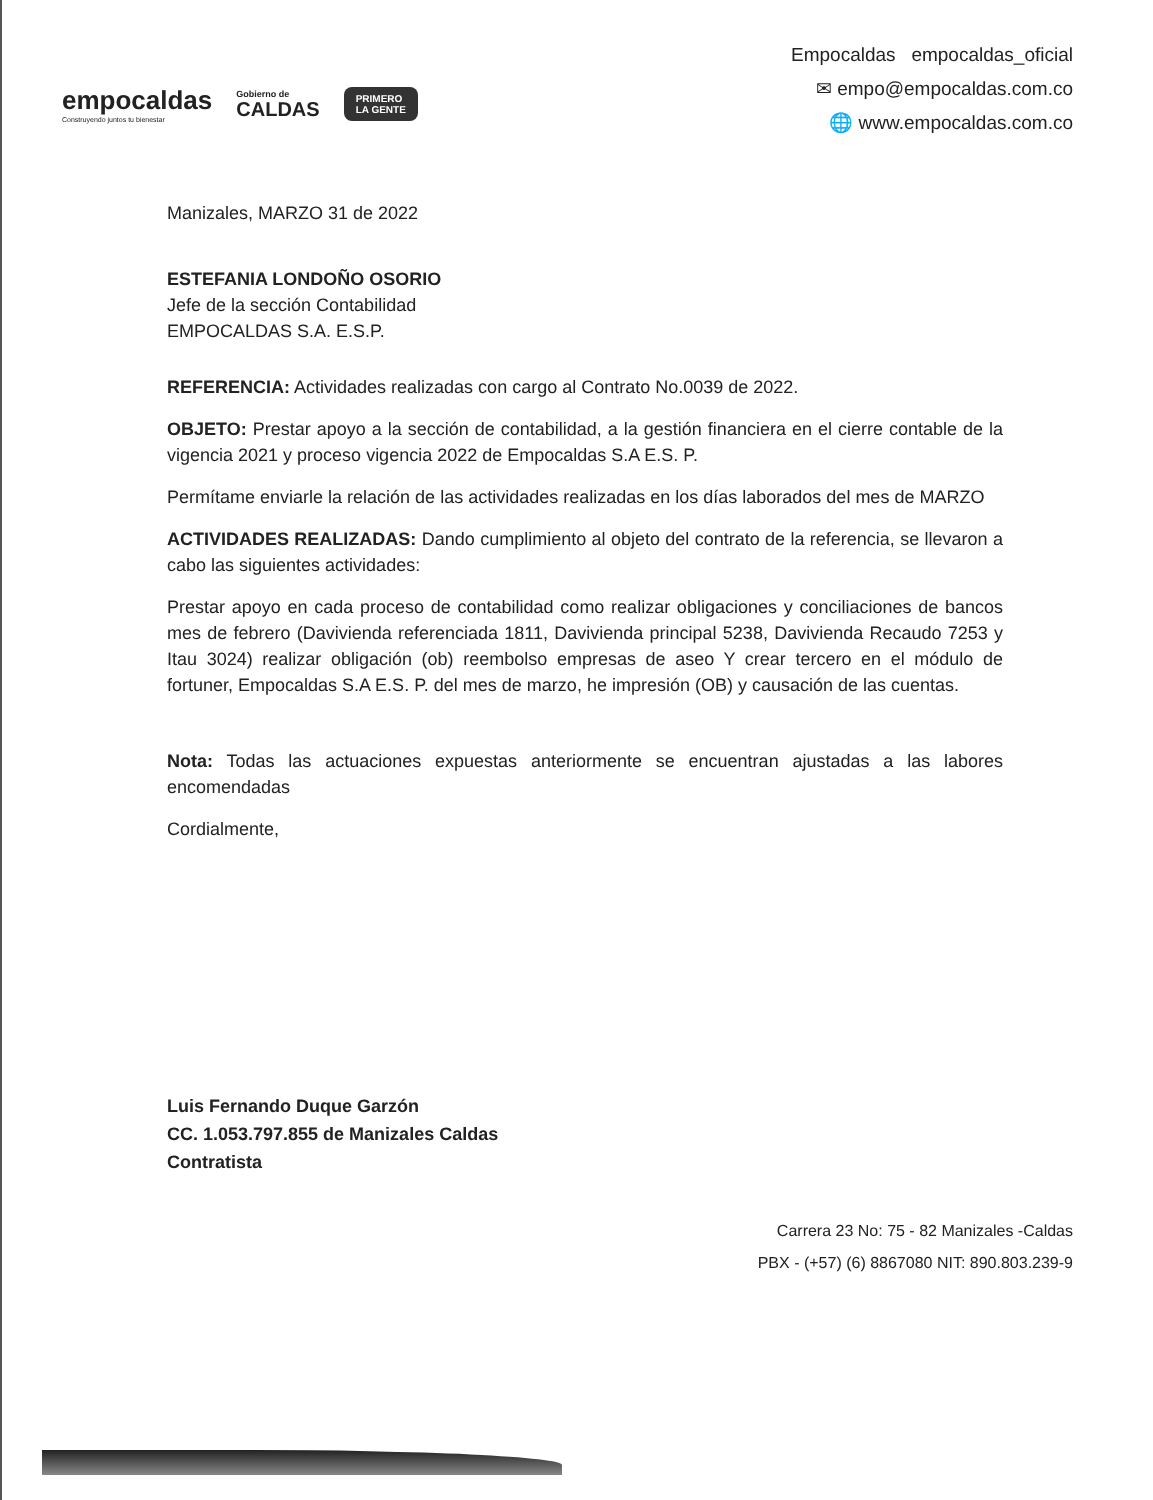empocaldas
Construyendo juntos tu bienestar
Gobierno de
CALDAS
PRIMERO
LA GENTE
Empocaldas empocaldas_oficial
✉ empo@empocaldas.com.co
🌐 www.empocaldas.com.co
Manizales, MARZO 31 de 2022
ESTEFANIA LONDOÑO OSORIO
Jefe de la sección Contabilidad
EMPOCALDAS S.A. E.S.P.
REFERENCIA: Actividades realizadas con cargo al Contrato No.0039 de 2022.
OBJETO: Prestar apoyo a la sección de contabilidad, a la gestión financiera en el cierre contable de la vigencia 2021 y proceso vigencia 2022 de Empocaldas S.A E.S. P.
Permítame enviarle la relación de las actividades realizadas en los días laborados del mes de MARZO
ACTIVIDADES REALIZADAS: Dando cumplimiento al objeto del contrato de la referencia, se llevaron a cabo las siguientes actividades:
Prestar apoyo en cada proceso de contabilidad como realizar obligaciones y conciliaciones de bancos mes de febrero (Davivienda referenciada 1811, Davivienda principal 5238, Davivienda Recaudo 7253 y Itau 3024) realizar obligación (ob) reembolso empresas de aseo Y crear tercero en el módulo de fortuner, Empocaldas S.A E.S. P. del mes de marzo, he impresión (OB) y causación de las cuentas.
Nota: Todas las actuaciones expuestas anteriormente se encuentran ajustadas a las labores encomendadas
Cordialmente,
Luis Fernando Duque Garzón
CC. 1.053.797.855 de Manizales Caldas
Contratista
Carrera 23 No: 75 - 82 Manizales -Caldas
PBX - (+57) (6) 8867080 NIT: 890.803.239-9